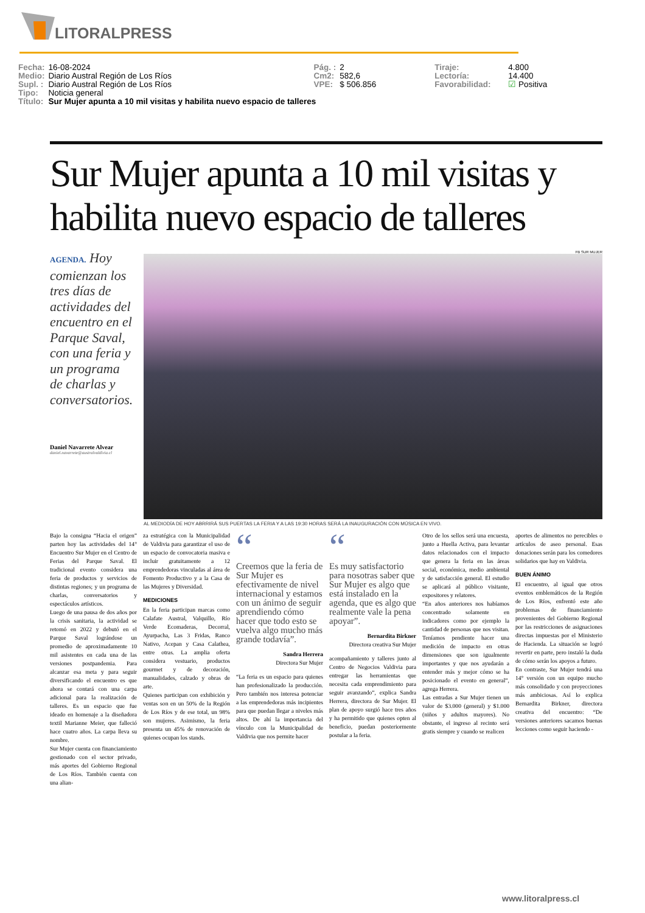LITORALPRESS
| Fecha: | 16-08-2024 | Pág. : | 2 | Tiraje: | 4.800 |
| Medio: | Diario Austral Región de Los Ríos | Cm2: | 582,6 | Lectoría: | 14.400 |
| Supl. : | Diario Austral Región de Los Ríos | VPE: | $ 506.856 | Favorabilidad: | ☑ Positiva |
| Tipo: | Noticia general | | | | |
| Título: | Sur Mujer apunta a 10 mil visitas y habilita nuevo espacio de talleres | | | | |
Sur Mujer apunta a 10 mil visitas y habilita nuevo espacio de talleres
AGENDA. Hoy comienzan los tres días de actividades del encuentro en el Parque Saval, con una feria y un programa de charlas y conversatorios.
Daniel Navarrete Alvear
daniel.navarrete@australvaldivia.cl
FB SUR MUJER
AL MEDIODÍA DE HOY ABRRIRÁ SUS PUERTAS LA FERIA Y A LAS 19:30 HORAS SERÁ LA INAUGURACIÓN CON MÚSICA EN VIVO.
Bajo la consigna “Hacia el origen” parten hoy las actividades del 14° Encuentro Sur Mujer en el Centro de Ferias del Parque Saval. El tradicional evento considera una feria de productos y servicios de distintas regiones; y un programa de charlas, conversatorios y espectáculos artísticos.
Luego de una pausa de dos años por la crisis sanitaria, la actividad se retomó en 2022 y debutó en el Parque Saval lográndose un promedio de aproximadamente 10 mil asistentes en cada una de las versiones postpandemia. Para alcanzar esa meta y para seguir diversificando el encuentro es que ahora se contará con una carpa adicional para la realización de talleres. Es un espacio que fue ideado en homenaje a la diseñadora textil Marianne Meier, que falleció hace cuatro años. La carpa lleva su nombre.
Sur Mujer cuenta con financiamiento gestionado con el sector privado, más aportes del Gobierno Regional de Los Ríos. También cuenta con una alian-
za estratégica con la Municipalidad de Valdivia para garantizar el uso de un espacio de convocatoria masiva e incluir gratuitamente a 12 emprendedoras vinculadas al área de Fomento Productivo y a la Casa de las Mujeres y Diversidad.
MEDICIONES
En la feria participan marcas como Calafate Austral, Valquillo, Río Verde Ecomaderas, Decorral, Ayurpacha, Las 3 Fridas, Ranco Nativo, Acepan y Casa Calathea, entre otras. La amplia oferta considera vestuario, productos gourmet y de decoración, manualidades, calzado y obras de arte.
Quienes participan con exhibición y ventas son en un 50% de la Región de Los Ríos y de ese total, un 98% son mujeres. Asimismo, la feria presenta un 45% de renovación de quienes ocupan los stands.
“
Creemos que la feria de Sur Mujer es efectivamente de nivel internacional y estamos con un ánimo de seguir aprendiendo cómo hacer que todo esto se vuelva algo mucho más grande todavía”.
Sandra Herrera
Directora Sur Mujer
“La feria es un espacio para quienes han profesionalizado la producción. Pero también nos interesa potenciar a las emprendedoras más incipientes para que puedan llegar a niveles más altos. De ahí la importancia del vínculo con la Municipalidad de Valdivia que nos permite hacer
“
Es muy satisfactorio para nosotras saber que Sur Mujer es algo que está instalado en la agenda, que es algo que realmente vale la pena apoyar”.
Bernardita Birkner
Directora creativa Sur Mujer
acompañamiento y talleres junto al Centro de Negocios Valdivia para entregar las herramientas que necesita cada emprendimiento para seguir avanzando”, explica Sandra Herrera, directora de Sur Mujer. El plan de apoyo surgió hace tres años y ha permitido que quienes opten al beneficio, puedan posteriormente postular a la feria.
Otro de los sellos será una encuesta, junto a Huella Activa, para levantar datos relacionados con el impacto que genera la feria en las áreas social, económica, medio ambiental y de satisfacción general. El estudio se aplicará al público visitante, expositores y relatores.
“En años anteriores nos habíamos concentrado solamente en indicadores como por ejemplo la cantidad de personas que nos visitan. Teníamos pendiente hacer una medición de impacto en otras dimensiones que son igualmente importantes y que nos ayudarán a entender más y mejor cómo se ha posicionado el evento en general”, agrega Herrera.
Las entradas a Sur Mujer tienen un valor de $3.000 (general) y $1.000 (niños y adultos mayores). No obstante, el ingreso al recinto será gratis siempre y cuando se realicen
aportes de alimentos no perecibles o artículos de aseo personal. Esas donaciones serán para los comedores solidarios que hay en Valdivia.
BUEN ÁNIMO
El encuentro, al igual que otros eventos emblemáticos de la Región de Los Ríos, enfrentó este año problemas de financiamiento provenientes del Gobierno Regional por las restricciones de asignaciones directas impuestas por el Ministerio de Hacienda. La situación se logró revertir en parte, pero instaló la duda de cómo serán los apoyos a futuro.
En contraste, Sur Mujer tendrá una 14° versión con un equipo mucho más consolidado y con proyecciones más ambiciosas. Así lo explica Bernardita Birkner, directora creativa del encuentro: “De versiones anteriores sacamos buenas lecciones como seguir haciendo -
www.litoralpress.cl